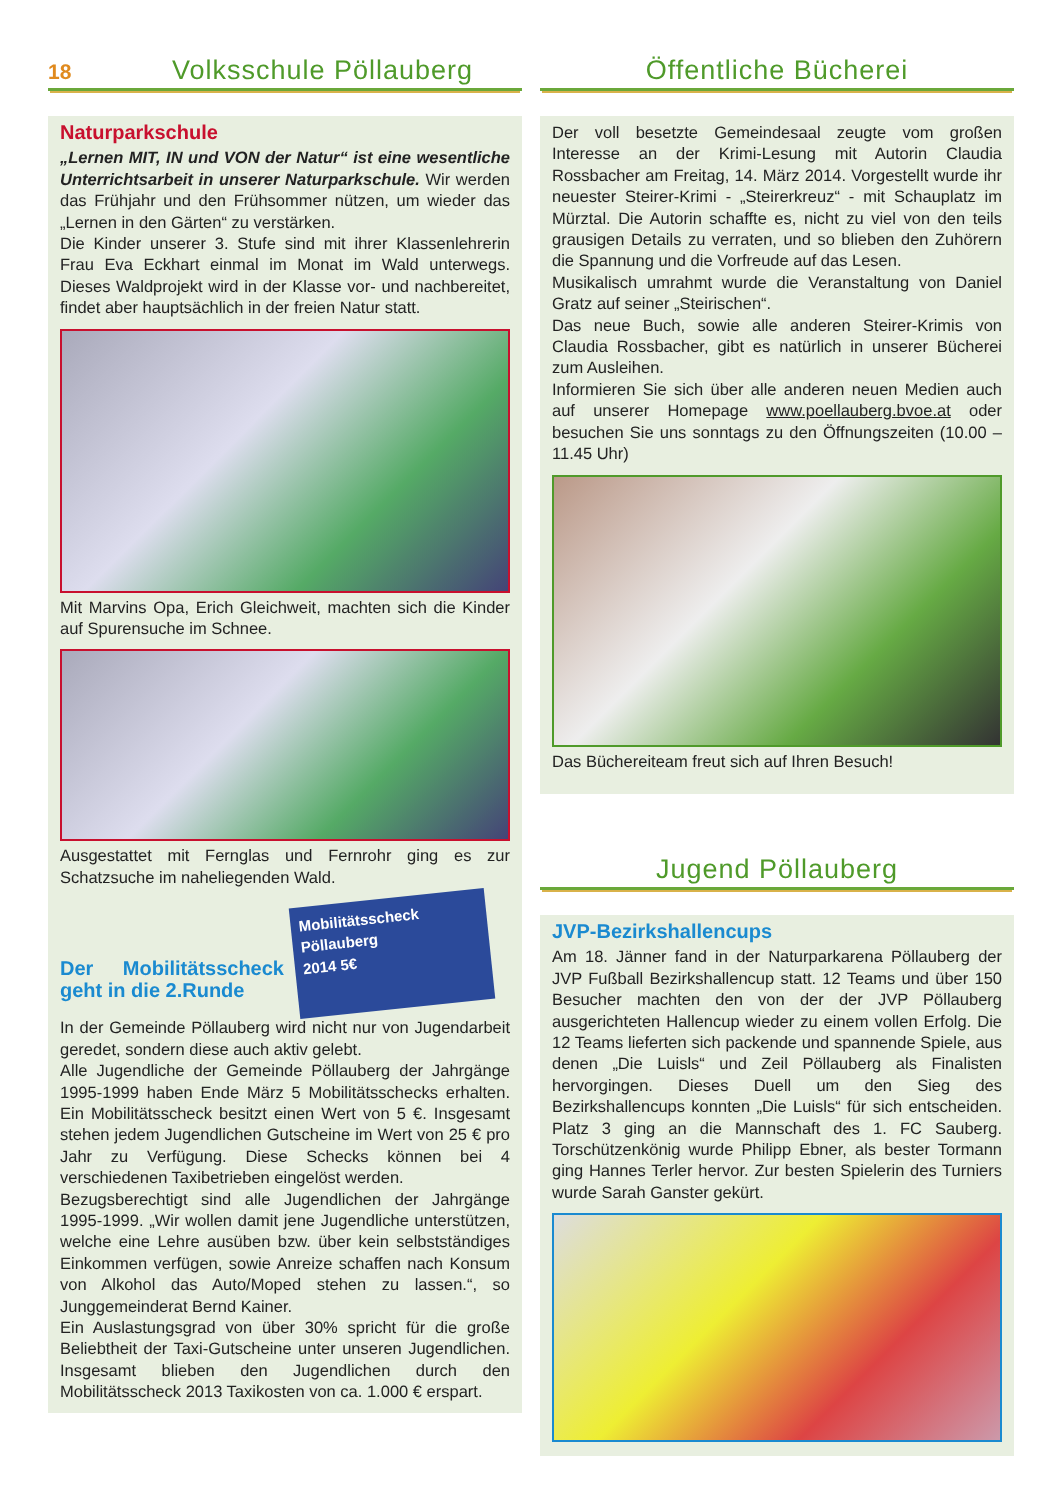18
Volksschule Pöllauberg
Naturparkschule
„Lernen MIT, IN und VON der Natur“ ist eine wesentliche Unterrichtsarbeit in unserer Naturparkschule. Wir werden das Frühjahr und den Frühsommer nützen, um wieder das „Lernen in den Gärten“ zu verstärken.
Die Kinder unserer 3. Stufe sind mit ihrer Klassenlehrerin Frau Eva Eckhart einmal im Monat im Wald unterwegs. Dieses Waldprojekt wird in der Klasse vor- und nachbereitet, findet aber hauptsächlich in der freien Natur statt.
Mit Marvins Opa, Erich Gleichweit, machten sich die Kinder auf Spurensuche im Schnee.
Ausgestattet mit Fernglas und Fernrohr ging es zur Schatzsuche im naheliegenden Wald.
Mobilitätsscheck
Pöllauberg
2014 5€
Der Mobilitätsscheck geht in die 2.Runde
In der Gemeinde Pöllauberg wird nicht nur von Jugendarbeit geredet, sondern diese auch aktiv gelebt.
Alle Jugendliche der Gemeinde Pöllauberg der Jahrgänge 1995-1999 haben Ende März 5 Mobilitätsschecks erhalten. Ein Mobilitätsscheck besitzt einen Wert von 5 €. Insgesamt stehen jedem Jugendlichen Gutscheine im Wert von 25 € pro Jahr zu Verfügung. Diese Schecks können bei 4 verschiedenen Taxibetrieben eingelöst werden.
Bezugsberechtigt sind alle Jugendlichen der Jahrgänge 1995-1999. „Wir wollen damit jene Jugendliche unterstützen, welche eine Lehre ausüben bzw. über kein selbstständiges Einkommen verfügen, sowie Anreize schaffen nach Konsum von Alkohol das Auto/Moped stehen zu lassen.“, so Junggemeinderat Bernd Kainer.
Ein Auslastungsgrad von über 30% spricht für die große Beliebtheit der Taxi-Gutscheine unter unseren Jugendlichen. Insgesamt blieben den Jugendlichen durch den Mobilitätsscheck 2013 Taxikosten von ca. 1.000 € erspart.
Öffentliche Bücherei
Der voll besetzte Gemeindesaal zeugte vom großen Interesse an der Krimi-Lesung mit Autorin Claudia Rossbacher am Freitag, 14. März 2014. Vorgestellt wurde ihr neuester Steirer-Krimi - „Steirerkreuz“ - mit Schauplatz im Mürztal. Die Autorin schaffte es, nicht zu viel von den teils grausigen Details zu verraten, und so blieben den Zuhörern die Spannung und die Vorfreude auf das Lesen.
Musikalisch umrahmt wurde die Veranstaltung von Daniel Gratz auf seiner „Steirischen“.
Das neue Buch, sowie alle anderen Steirer-Krimis von Claudia Rossbacher, gibt es natürlich in unserer Bücherei zum Ausleihen.
Informieren Sie sich über alle anderen neuen Medien auch auf unserer Homepage www.poellauberg.bvoe.at oder besuchen Sie uns sonntags zu den Öffnungszeiten (10.00 – 11.45 Uhr)
Das Büchereiteam freut sich auf Ihren Besuch!
Jugend Pöllauberg
JVP-Bezirkshallencups
Am 18. Jänner fand in der Naturparkarena Pöllauberg der JVP Fußball Bezirkshallencup statt. 12 Teams und über 150 Besucher machten den von der der JVP Pöllauberg ausgerichteten Hallencup wieder zu einem vollen Erfolg. Die 12 Teams lieferten sich packende und spannende Spiele, aus denen „Die Luisls“ und Zeil Pöllauberg als Finalisten hervorgingen. Dieses Duell um den Sieg des Bezirkshallencups konnten „Die Luisls“ für sich entscheiden. Platz 3 ging an die Mannschaft des 1. FC Sauberg. Torschützenkönig wurde Philipp Ebner, als bester Tormann ging Hannes Terler hervor. Zur besten Spielerin des Turniers wurde Sarah Ganster gekürt.